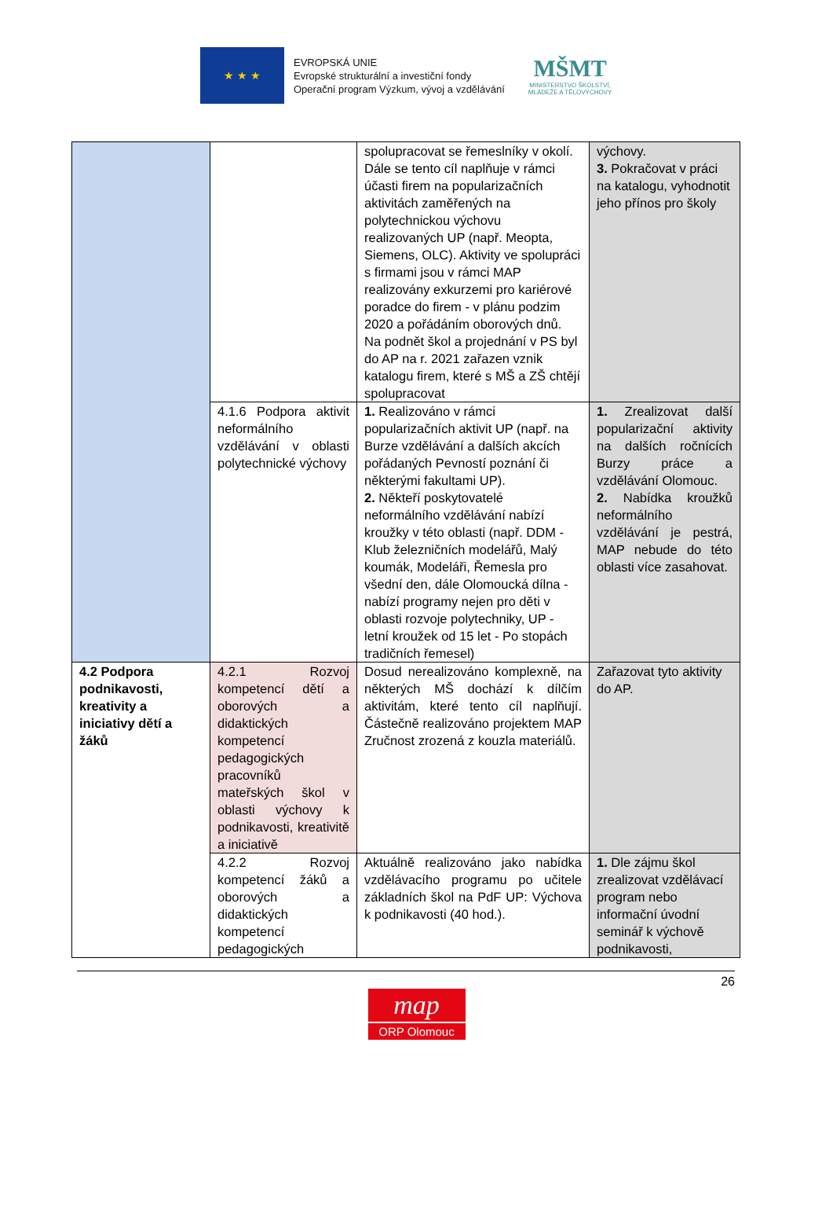★ ★ ★
EVROPSKÁ UNIE
Evropské strukturální a investiční fondy
Operační program Výzkum, vývoj a vzdělávání
MŠMT
MINISTERSTVO ŠKOLSTVÍ,
MLÁDEŽE A TĚLOVÝCHOVY
| | | spolupracovat se řemeslníky v okolí. Dále se tento cíl naplňuje v rámci účasti firem na popularizačních aktivitách zaměřených na polytechnickou výchovu realizovaných UP (např. Meopta, Siemens, OLC). Aktivity ve spolupráci s firmami jsou v rámci MAP realizovány exkurzemi pro kariérové poradce do firem - v plánu podzim 2020 a pořádáním oborových dnů. Na podnět škol a projednání v PS byl do AP na r. 2021 zařazen vznik katalogu firem, které s MŠ a ZŠ chtějí spolupracovat | výchovy. 3. Pokračovat v práci na katalogu, vyhodnotit jeho přínos pro školy |
| | 4.1.6 Podpora aktivit neformálního vzdělávání v oblasti polytechnické výchovy | 1. Realizováno v rámci popularizačních aktivit UP (např. na Burze vzdělávání a dalších akcích pořádaných Pevností poznání či některými fakultami UP). 2. Někteří poskytovatelé neformálního vzdělávání nabízí kroužky v této oblasti (např. DDM - Klub železničních modelářů, Malý koumák, Modeláři, Řemesla pro všední den, dále Olomoucká dílna - nabízí programy nejen pro děti v oblasti rozvoje polytechniky, UP - letní kroužek od 15 let - Po stopách tradičních řemesel) | 1. Zrealizovat další popularizační aktivity na dalších ročnících Burzy práce a vzdělávání Olomouc. 2. Nabídka kroužků neformálního vzdělávání je pestrá, MAP nebude do této oblasti více zasahovat. |
| 4.2 Podpora podnikavosti, kreativity a iniciativy dětí a žáků | 4.2.1 Rozvoj kompetencí dětí a oborových a didaktických kompetencí pedagogických pracovníků mateřských škol v oblasti výchovy k podnikavosti, kreativitě a iniciativě | Dosud nerealizováno komplexně, na některých MŠ dochází k dílčím aktivitám, které tento cíl naplňují. Částečně realizováno projektem MAP Zručnost zrozená z kouzla materiálů. | Zařazovat tyto aktivity do AP. |
| | 4.2.2 Rozvoj kompetencí žáků a oborových a didaktických kompetencí pedagogických | Aktuálně realizováno jako nabídka vzdělávacího programu po učitele základních škol na PdF UP: Výchova k podnikavosti (40 hod.). | 1. Dle zájmu škol zrealizovat vzdělávací program nebo informační úvodní seminář k výchově podnikavosti, |
26
map
ORP Olomouc